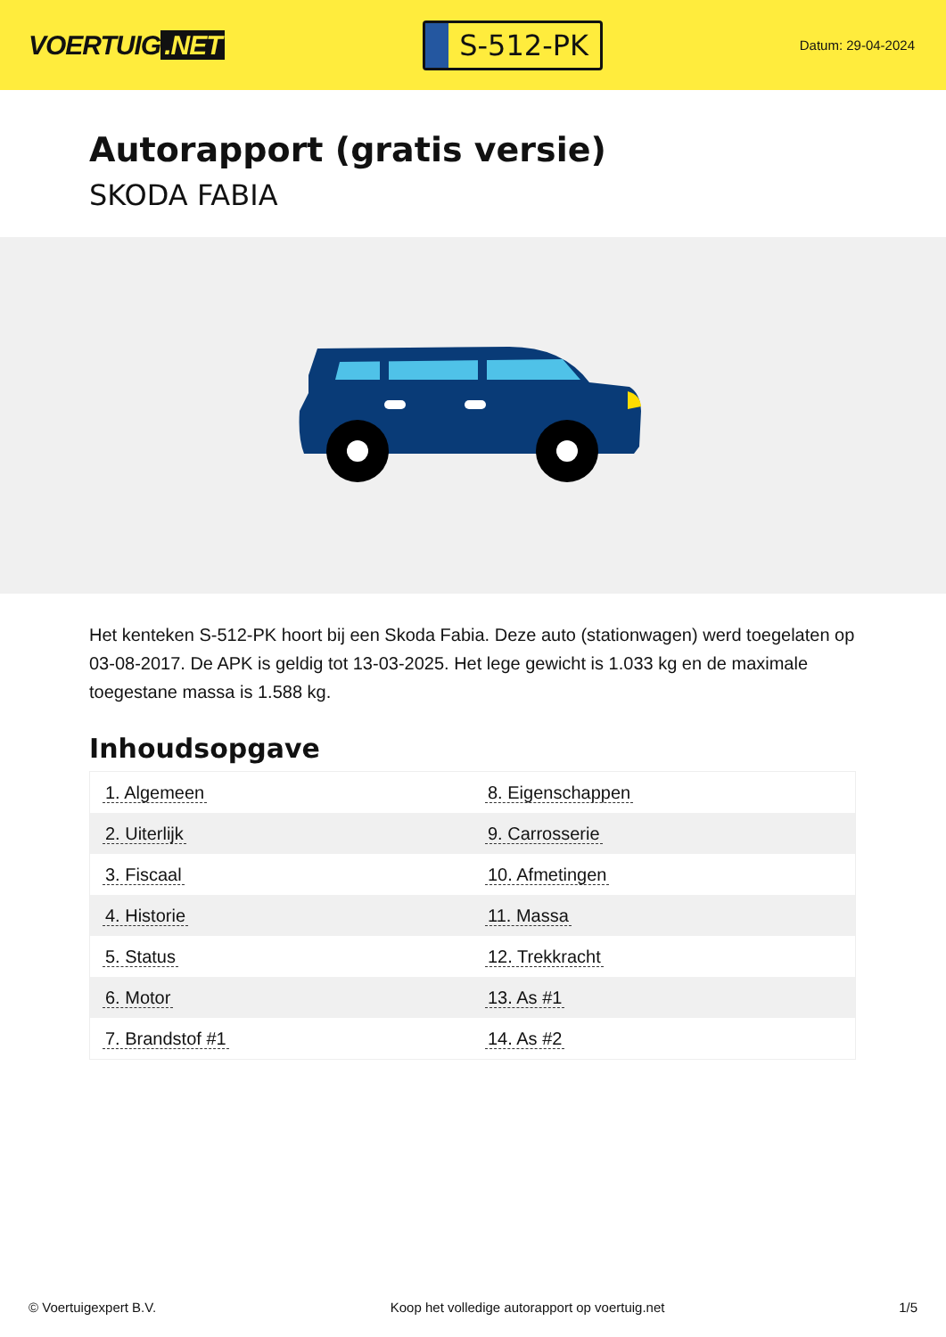VOERTUIG.NET
S-512-PK
Datum: 29-04-2024
Autorapport (gratis versie)
SKODA FABIA
Het kenteken S-512-PK hoort bij een Skoda Fabia. Deze auto (stationwagen) werd toegelaten op 03-08-2017. De APK is geldig tot 13-03-2025. Het lege gewicht is 1.033 kg en de maximale toegestane massa is 1.588 kg.
Inhoudsopgave
| 1. Algemeen | 8. Eigenschappen |
| 2. Uiterlijk | 9. Carrosserie |
| 3. Fiscaal | 10. Afmetingen |
| 4. Historie | 11. Massa |
| 5. Status | 12. Trekkracht |
| 6. Motor | 13. As #1 |
| 7. Brandstof #1 | 14. As #2 |
© Voertuigexpert B.V. Koop het volledige autorapport op voertuig.net
1/5